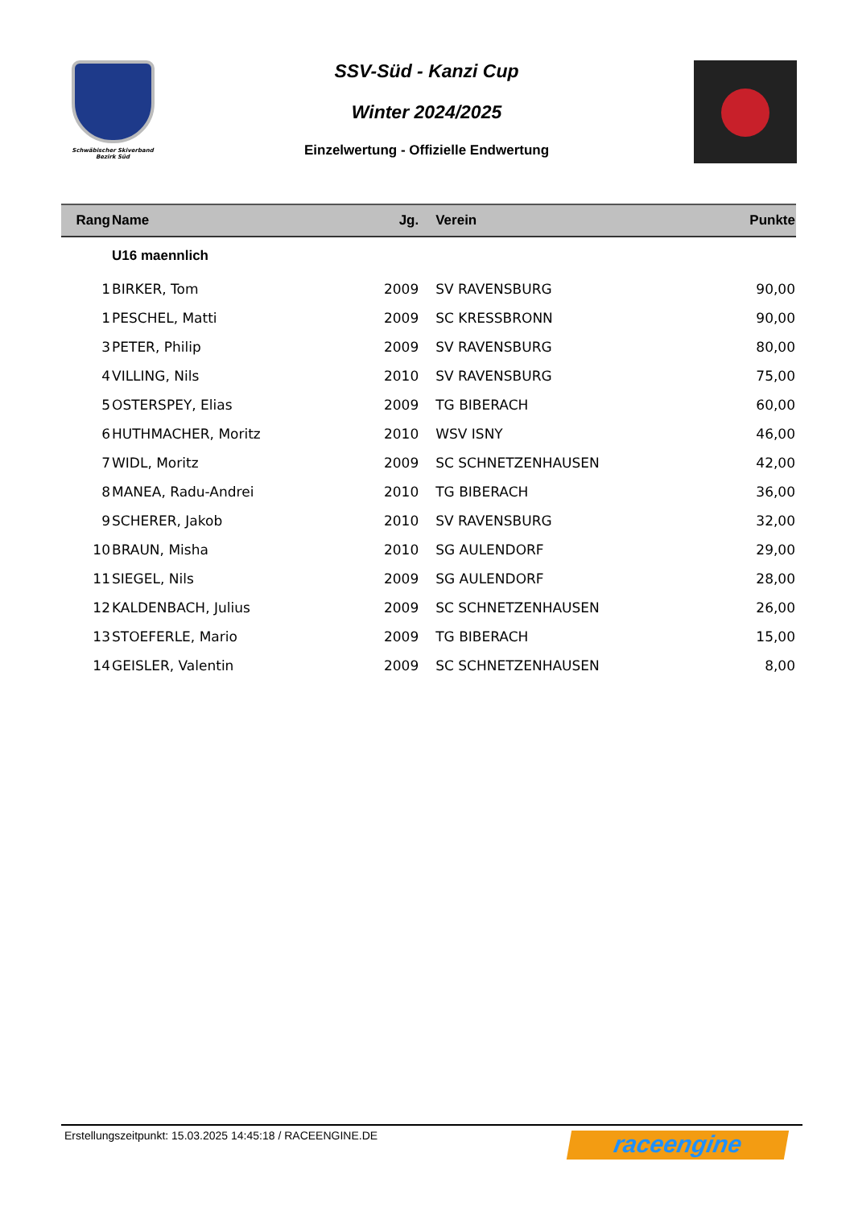Schwäbischer Skiverband
Bezirk Süd
SSV-Süd - Kanzi Cup
Winter 2024/2025
Einzelwertung - Offizielle Endwertung
| Rang | Name | Jg. | Verein | Punkte |
| --- | --- | --- | --- | --- |
| | U16 maennlich | | | |
| 1 | BIRKER, Tom | 2009 | SV RAVENSBURG | 90,00 |
| 1 | PESCHEL, Matti | 2009 | SC KRESSBRONN | 90,00 |
| 3 | PETER, Philip | 2009 | SV RAVENSBURG | 80,00 |
| 4 | VILLING, Nils | 2010 | SV RAVENSBURG | 75,00 |
| 5 | OSTERSPEY, Elias | 2009 | TG BIBERACH | 60,00 |
| 6 | HUTHMACHER, Moritz | 2010 | WSV ISNY | 46,00 |
| 7 | WIDL, Moritz | 2009 | SC SCHNETZENHAUSEN | 42,00 |
| 8 | MANEA, Radu-Andrei | 2010 | TG BIBERACH | 36,00 |
| 9 | SCHERER, Jakob | 2010 | SV RAVENSBURG | 32,00 |
| 10 | BRAUN, Misha | 2010 | SG AULENDORF | 29,00 |
| 11 | SIEGEL, Nils | 2009 | SG AULENDORF | 28,00 |
| 12 | KALDENBACH, Julius | 2009 | SC SCHNETZENHAUSEN | 26,00 |
| 13 | STOEFERLE, Mario | 2009 | TG BIBERACH | 15,00 |
| 14 | GEISLER, Valentin | 2009 | SC SCHNETZENHAUSEN | 8,00 |
Erstellungszeitpunkt: 15.03.2025 14:45:18 / RACEENGINE.DE
raceengine